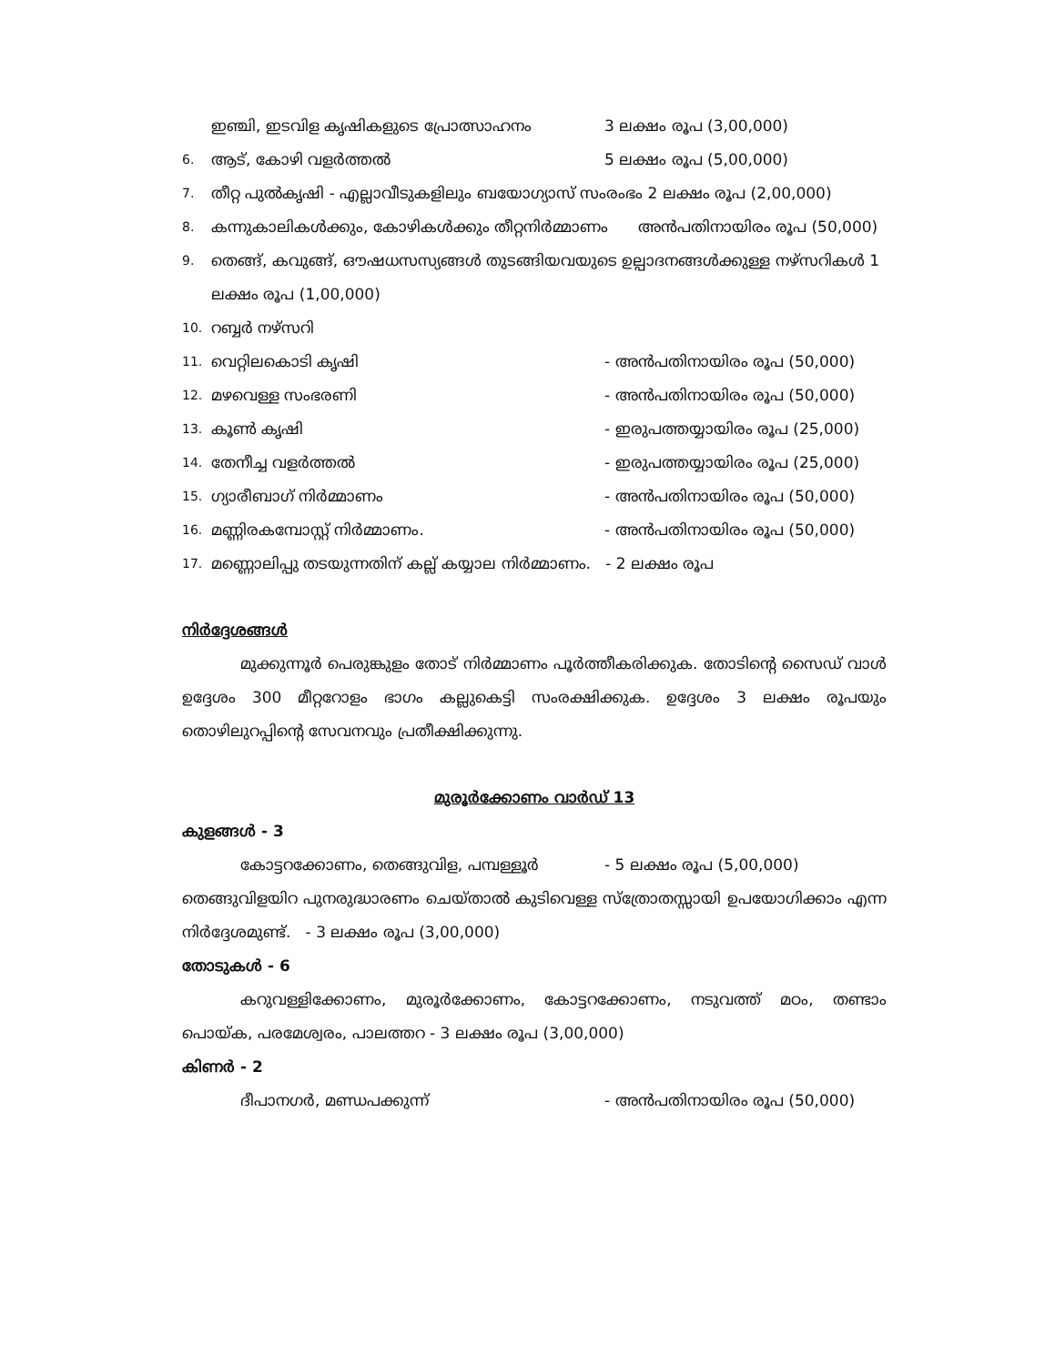ഇഞ്ചി, ഇടവിള കൃഷികളുടെ പ്രോത്സാഹനം 3 ലക്ഷം രൂപ (3,00,000)
6.
ആട്, കോഴി വളർത്തൽ 5 ലക്ഷം രൂപ (5,00,000)
7. തീറ്റ പുൽകൃഷി - എല്ലാവീടുകളിലും ബയോഗ്യാസ് സംരംഭം 2 ലക്ഷം രൂപ (2,00,000)
8. കന്നുകാലികൾക്കും, കോഴികൾക്കും തീറ്റനിർമ്മാണം അൻപതിനായിരം രൂപ (50,000)
9. തെങ്ങ്, കവുങ്ങ്, ഔഷധസസ്യങ്ങൾ തുടങ്ങിയവയുടെ ഉല്പാദനങ്ങൾക്കുള്ള നഴ്സറികൾ 1 ലക്ഷം രൂപ (1,00,000)
10. റബ്ബർ നഴ്സറി
11.
വെറ്റിലകൊടി കൃഷി - അൻപതിനായിരം രൂപ (50,000)
12.
മഴവെള്ള സംഭരണി - അൻപതിനായിരം രൂപ (50,000)
13.
കൂൺ കൃഷി - ഇരുപത്തയ്യായിരം രൂപ (25,000)
14.
തേനീച്ച വളർത്തൽ - ഇരുപത്തയ്യായിരം രൂപ (25,000)
15.
ഗ്യാരീബാഗ് നിർമ്മാണം - അൻപതിനായിരം രൂപ (50,000)
16.
മണ്ണിരകമ്പോസ്റ്റ് നിർമ്മാണം. - അൻപതിനായിരം രൂപ (50,000)
17. മണ്ണൊലിപ്പു തടയുന്നതിന് കല്ല് കയ്യാല നിർമ്മാണം. - 2 ലക്ഷം രൂപ
നിർദ്ദേശങ്ങൾ
മുക്കുന്നൂർ പെരുങ്കുളം തോട് നിർമ്മാണം പൂർത്തീകരിക്കുക. തോടിന്റെ സൈഡ് വാൾ ഉദ്ദേശം 300 മീറ്ററോളം ഭാഗം കല്ലുകെട്ടി സംരക്ഷിക്കുക. ഉദ്ദേശം 3 ലക്ഷം രൂപയും തൊഴിലുറപ്പിന്റെ സേവനവും പ്രതീക്ഷിക്കുന്നു.
മുരൂർക്കോണം വാർഡ് 13
കുളങ്ങൾ - 3
കോട്ടറക്കോണം, തെങ്ങുവിള, പമ്പള്ളൂർ - 5 ലക്ഷം രൂപ (5,00,000)
തെങ്ങുവിളയിറ പുനരുദ്ധാരണം ചെയ്താൽ കുടിവെള്ള സ്ത്രോതസ്സായി ഉപയോഗിക്കാം എന്ന നിർദ്ദേശമുണ്ട്. - 3 ലക്ഷം രൂപ (3,00,000)
തോടുകൾ - 6
കറുവള്ളിക്കോണം, മുരൂർക്കോണം, കോട്ടറക്കോണം, നടുവത്ത് മഠം, തണ്ടാം പൊയ്ക, പരമേശ്വരം, പാലത്തറ - 3 ലക്ഷം രൂപ (3,00,000)
കിണർ - 2
ദീപാനഗർ, മണ്ഡപക്കുന്ന് - അൻപതിനായിരം രൂപ (50,000)